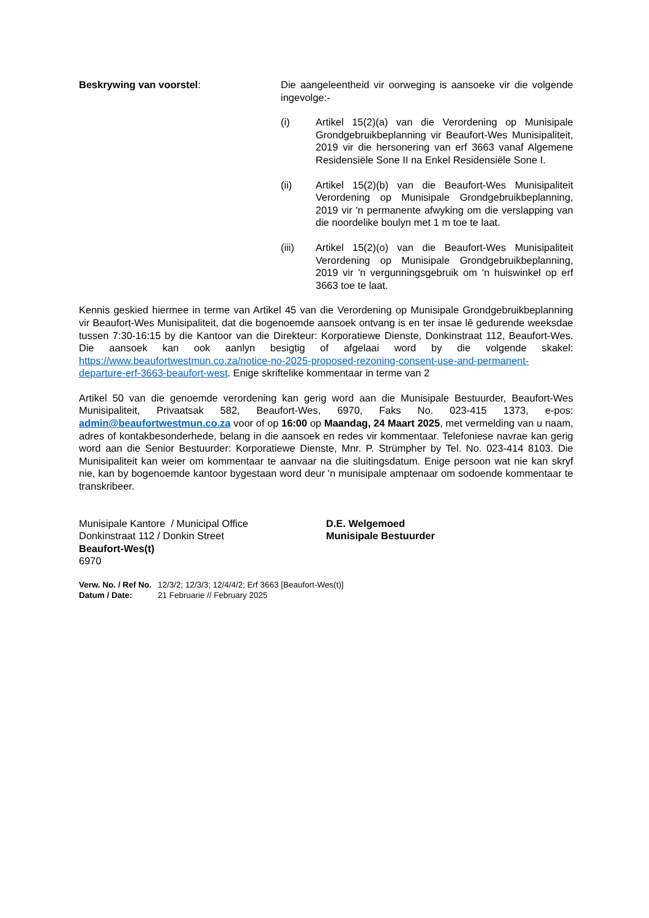Beskrywing van voorstel: Die aangeleentheid vir oorweging is aansoeke vir die volgende ingevolge:-
(i) Artikel 15(2)(a) van die Verordening op Munisipale Grondgebruikbeplanning vir Beaufort-Wes Munisipaliteit, 2019 vir die hersonering van erf 3663 vanaf Algemene Residensiële Sone II na Enkel Residensiële Sone I.
(ii) Artikel 15(2)(b) van die Beaufort-Wes Munisipaliteit Verordening op Munisipale Grondgebruikbeplanning, 2019 vir 'n permanente afwyking om die verslapping van die noordelike boulyn met 1 m toe te laat.
(iii) Artikel 15(2)(o) van die Beaufort-Wes Munisipaliteit Verordening op Munisipale Grondgebruikbeplanning, 2019 vir 'n vergunningsgebruik om ’n huiswinkel op erf 3663 toe te laat.
Kennis geskied hiermee in terme van Artikel 45 van die Verordening op Munisipale Grondgebruikbeplanning vir Beaufort-Wes Munisipaliteit, dat die bogenoemde aansoek ontvang is en ter insae lê gedurende weeksdae tussen 7:30-16:15 by die Kantoor van die Direkteur: Korporatiewe Dienste, Donkinstraat 112, Beaufort-Wes. Die aansoek kan ook aanlyn besigtig of afgelaai word by die volgende skakel: https://www.beaufortwestmun.co.za/notice-no-2025-proposed-rezoning-consent-use-and-permanent-departure-erf-3663-beaufort-west. Enige skriftelike kommentaar in terme van 2
Artikel 50 van die genoemde verordening kan gerig word aan die Munisipale Bestuurder, Beaufort-Wes Munisipaliteit, Privaatsak 582, Beaufort-Wes, 6970, Faks No. 023-415 1373, e-pos: admin@beaufortwestmun.co.za voor of op 16:00 op Maandag, 24 Maart 2025, met vermelding van u naam, adres of kontakbesonderhede, belang in die aansoek en redes vir kommentaar. Telefoniese navrae kan gerig word aan die Senior Bestuurder: Korporatiewe Dienste, Mnr. P. Strümpher by Tel. No. 023-414 8103. Die Munisipaliteit kan weier om kommentaar te aanvaar na die sluitingsdatum. Enige persoon wat nie kan skryf nie, kan by bogenoemde kantoor bygestaan word deur 'n munisipale amptenaar om sodoende kommentaar te transkribeer.
Munisipale Kantore / Municipal Office
Donkinstraat 112 / Donkin Street
Beaufort-Wes(t)
6970
D.E. Welgemoed
Munisipale Bestuurder
Verw. No. / Ref No. 12/3/2; 12/3/3; 12/4/4/2; Erf 3663 [Beaufort-Wes(t)]
Datum / Date: 21 Februarie // February 2025